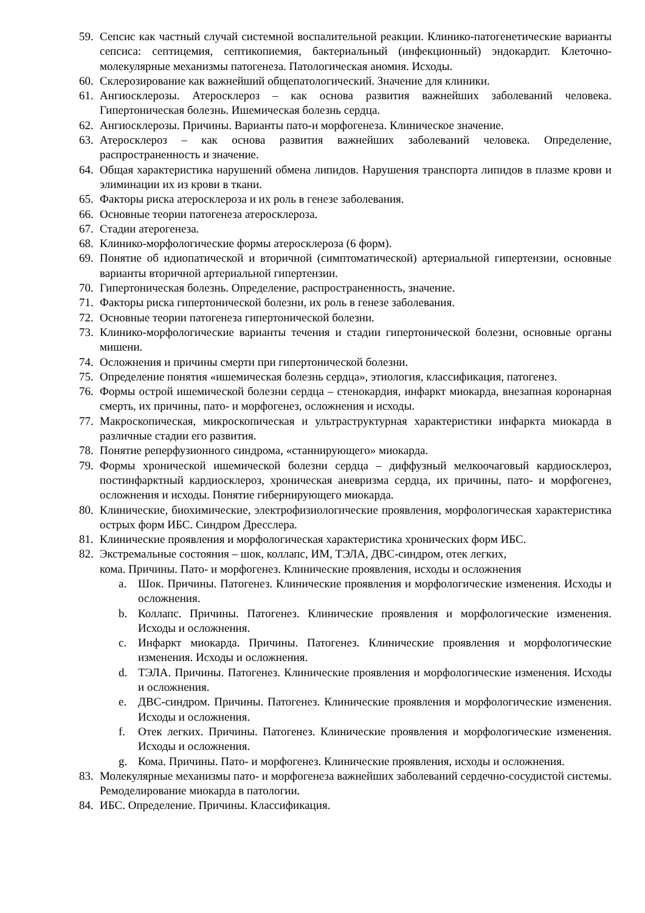59. Сепсис как частный случай системной воспалительной реакции. Клинико-патогенетические варианты сепсиса: септицемия, септикопиемия, бактериальный (инфекционный) эндокардит. Клеточно-молекулярные механизмы патогенеза. Патологическая аномия. Исходы.
60. Склерозирование как важнейший общепатологический. Значение для клиники.
61. Ангиосклерозы. Атеросклероз – как основа развития важнейших заболеваний человека. Гипертоническая болезнь. Ишемическая болезнь сердца.
62. Ангиосклерозы. Причины. Варианты пато-и морфогенеза. Клиническое значение.
63. Атеросклероз – как основа развития важнейших заболеваний человека. Определение, распространенность и значение.
64. Общая характеристика нарушений обмена липидов. Нарушения транспорта липидов в плазме крови и элиминации их из крови в ткани.
65. Факторы риска атеросклероза и их роль в генезе заболевания.
66. Основные теории патогенеза атеросклероза.
67. Стадии атерогенеза.
68. Клинико-морфологические формы атеросклероза (6 форм).
69. Понятие об идиопатической и вторичной (симптоматической) артериальной гипертензии, основные варианты вторичной артериальной гипертензии.
70. Гипертоническая болезнь. Определение, распространенность, значение.
71. Факторы риска гипертонической болезни, их роль в генезе заболевания.
72. Основные теории патогенеза гипертонической болезни.
73. Клинико-морфологические варианты течения и стадии гипертонической болезни, основные органы мишени.
74. Осложнения и причины смерти при гипертонической болезни.
75. Определение понятия «ишемическая болезнь сердца», этиология, классификация, патогенез.
76. Формы острой ишемической болезни сердца – стенокардия, инфаркт миокарда, внезапная коронарная смерть, их причины, пато- и морфогенез, осложнения и исходы.
77. Макроскопическая, микроскопическая и ультраструктурная характеристики инфаркта миокарда в различные стадии его развития.
78. Понятие реперфузионного синдрома, «станнирующего» миокарда.
79. Формы хронической ишемической болезни сердца – диффузный мелкоочаговый кардиосклероз, постинфарктный кардиосклероз, хроническая аневризма сердца, их причины, пато- и морфогенез, осложнения и исходы. Понятие гибернирующего миокарда.
80. Клинические, биохимические, электрофизиологические проявления, морфологическая характеристика острых форм ИБС. Синдром Дресслера.
81. Клинические проявления и морфологическая характеристика хронических форм ИБС.
82. Экстремальные состояния – шок, коллапс, ИМ, ТЭЛА, ДВС-синдром, отек легких,
кома. Причины. Пато- и морфогенез. Клинические проявления, исходы и осложнения
a. Шок. Причины. Патогенез. Клинические проявления и морфологические изменения. Исходы и осложнения.
b. Коллапс. Причины. Патогенез. Клинические проявления и морфологические изменения. Исходы и осложнения.
c. Инфаркт миокарда. Причины. Патогенез. Клинические проявления и морфологические изменения. Исходы и осложнения.
d. ТЭЛА. Причины. Патогенез. Клинические проявления и морфологические изменения. Исходы и осложнения.
e. ДВС-синдром. Причины. Патогенез. Клинические проявления и морфологические изменения. Исходы и осложнения.
f. Отек легких. Причины. Патогенез. Клинические проявления и морфологические изменения. Исходы и осложнения.
g. Кома. Причины. Пато- и морфогенез. Клинические проявления, исходы и осложнения.
83. Молекулярные механизмы пато- и морфогенеза важнейших заболеваний сердечно-сосудистой системы. Ремоделирование миокарда в патологии.
84. ИБС. Определение. Причины. Классификация.